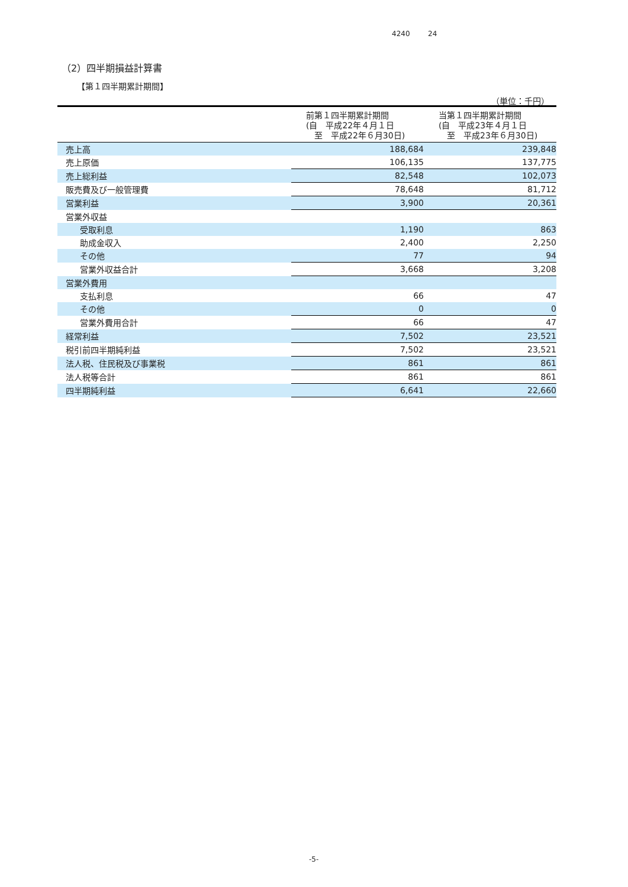4240 24
（2）四半期損益計算書
【第１四半期累計期間】
（単位：千円）
| | 前第１四半期累計期間 (自 平成22年４月１日 至 平成22年６月30日) | 当第１四半期累計期間 (自 平成23年４月１日 至 平成23年６月30日) |
| --- | --- | --- |
| 売上高 | 188,684 | 239,848 |
| 売上原価 | 106,135 | 137,775 |
| 売上総利益 | 82,548 | 102,073 |
| 販売費及び一般管理費 | 78,648 | 81,712 |
| 営業利益 | 3,900 | 20,361 |
| 営業外収益 | | |
| 受取利息 | 1,190 | 863 |
| 助成金収入 | 2,400 | 2,250 |
| その他 | 77 | 94 |
| 営業外収益合計 | 3,668 | 3,208 |
| 営業外費用 | | |
| 支払利息 | 66 | 47 |
| その他 | 0 | 0 |
| 営業外費用合計 | 66 | 47 |
| 経常利益 | 7,502 | 23,521 |
| 税引前四半期純利益 | 7,502 | 23,521 |
| 法人税、住民税及び事業税 | 861 | 861 |
| 法人税等合計 | 861 | 861 |
| 四半期純利益 | 6,641 | 22,660 |
-5-